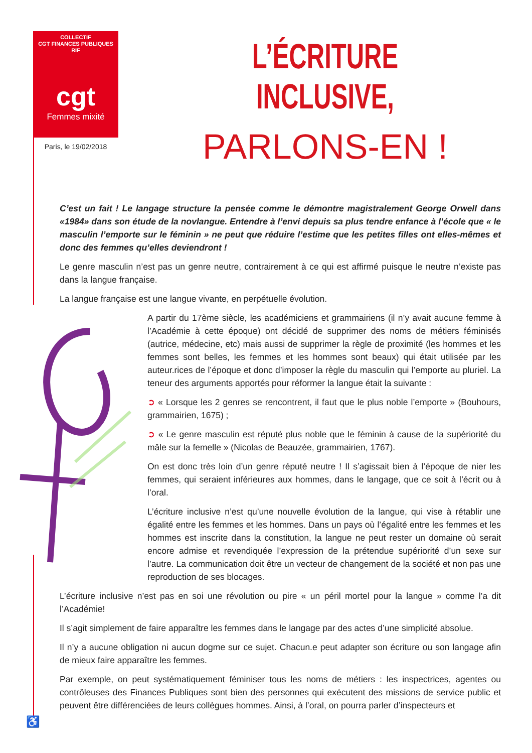COLLECTIF
CGT FINANCES PUBLIQUES RIF
cgt
Femmes mixité
Paris, le 19/02/2018
L’ÉCRITURE INCLUSIVE,
PARLONS-EN !
C’est un fait ! Le langage structure la pensée comme le démontre magistralement George Orwell dans «1984» dans son étude de la novlangue. Entendre à l’envi depuis sa plus tendre enfance à l’école que « le masculin l’emporte sur le féminin » ne peut que réduire l’estime que les petites filles ont elles-mêmes et donc des femmes qu’elles deviendront !
Le genre masculin n’est pas un genre neutre, contrairement à ce qui est affirmé puisque le neutre n’existe pas dans la langue française.
La langue française est une langue vivante, en perpétuelle évolution.
A partir du 17ème siècle, les académiciens et grammairiens (il n’y avait aucune femme à l’Académie à cette époque) ont décidé de supprimer des noms de métiers féminisés (autrice, médecine, etc) mais aussi de supprimer la règle de proximité (les hommes et les femmes sont belles, les femmes et les hommes sont beaux) qui était utilisée par les auteur.rices de l’époque et donc d’imposer la règle du masculin qui l’emporte au pluriel. La teneur des arguments apportés pour réformer la langue était la suivante :
➲ « Lorsque les 2 genres se rencontrent, il faut que le plus noble l’emporte » (Bouhours, grammairien, 1675) ;
➲ « Le genre masculin est réputé plus noble que le féminin à cause de la supériorité du mâle sur la femelle » (Nicolas de Beauzée, grammairien, 1767).
On est donc très loin d’un genre réputé neutre ! Il s’agissait bien à l’époque de nier les femmes, qui seraient inférieures aux hommes, dans le langage, que ce soit à l’écrit ou à l’oral.
L’écriture inclusive n’est qu’une nouvelle évolution de la langue, qui vise à rétablir une égalité entre les femmes et les hommes. Dans un pays où l’égalité entre les femmes et les hommes est inscrite dans la constitution, la langue ne peut rester un domaine où serait encore admise et revendiquée l’expression de la prétendue supériorité d’un sexe sur l’autre. La communication doit être un vecteur de changement de la société et non pas une reproduction de ses blocages.
L’écriture inclusive n’est pas en soi une révolution ou pire « un péril mortel pour la langue » comme l’a dit l’Académie!
Il s’agit simplement de faire apparaître les femmes dans le langage par des actes d’une simplicité absolue.
Il n’y a aucune obligation ni aucun dogme sur ce sujet. Chacun.e peut adapter son écriture ou son langage afin de mieux faire apparaître les femmes.
Par exemple, on peut systématiquement féminiser tous les noms de métiers : les inspectrices, agentes ou contrôleuses des Finances Publiques sont bien des personnes qui exécutent des missions de service public et peuvent être différenciées de leurs collègues hommes. Ainsi, à l’oral, on pourra parler d’inspecteurs et
♿